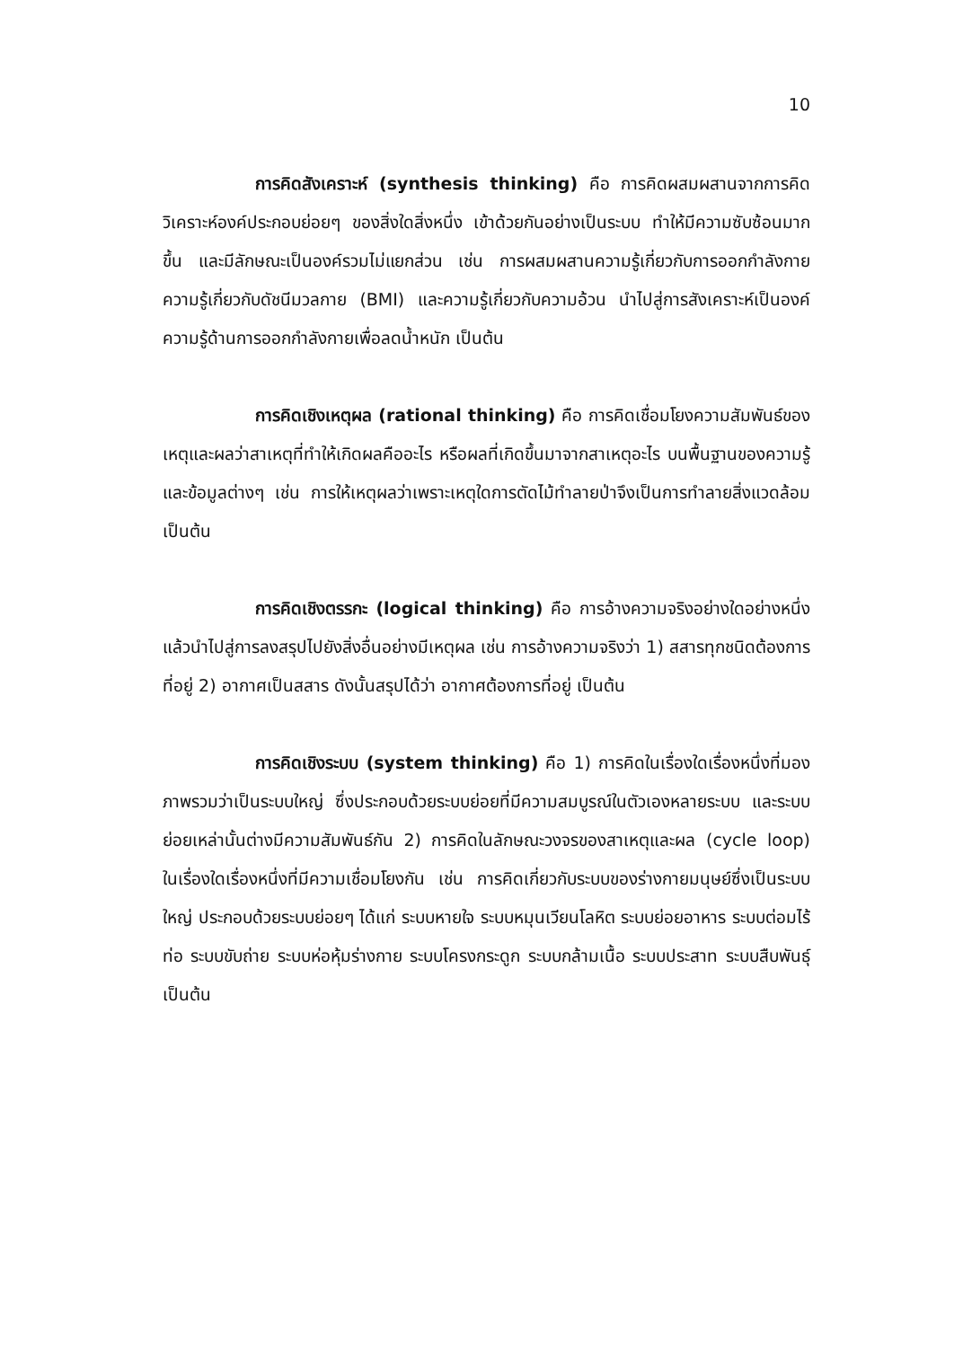10
การคิดสังเคราะห์ (synthesis thinking) คือ การคิดผสมผสานจากการคิดวิเคราะห์องค์ประกอบย่อยๆ ของสิ่งใดสิ่งหนึ่ง เข้าด้วยกันอย่างเป็นระบบ ทำให้มีความซับซ้อนมากขึ้น และมีลักษณะเป็นองค์รวมไม่แยกส่วน เช่น การผสมผสานความรู้เกี่ยวกับการออกกำลังกาย ความรู้เกี่ยวกับดัชนีมวลกาย (BMI) และความรู้เกี่ยวกับความอ้วน นำไปสู่การสังเคราะห์เป็นองค์ความรู้ด้านการออกกำลังกายเพื่อลดน้ำหนัก เป็นต้น
การคิดเชิงเหตุผล (rational thinking) คือ การคิดเชื่อมโยงความสัมพันธ์ของเหตุและผลว่าสาเหตุที่ทำให้เกิดผลคืออะไร หรือผลที่เกิดขึ้นมาจากสาเหตุอะไร บนพื้นฐานของความรู้และข้อมูลต่างๆ เช่น การให้เหตุผลว่าเพราะเหตุใดการตัดไม้ทำลายป่าจึงเป็นการทำลายสิ่งแวดล้อม เป็นต้น
การคิดเชิงตรรกะ (logical thinking) คือ การอ้างความจริงอย่างใดอย่างหนึ่งแล้วนำไปสู่การลงสรุปไปยังสิ่งอื่นอย่างมีเหตุผล เช่น การอ้างความจริงว่า 1) สสารทุกชนิดต้องการที่อยู่ 2) อากาศเป็นสสาร ดังนั้นสรุปได้ว่า อากาศต้องการที่อยู่ เป็นต้น
การคิดเชิงระบบ (system thinking) คือ 1) การคิดในเรื่องใดเรื่องหนึ่งที่มองภาพรวมว่าเป็นระบบใหญ่ ซึ่งประกอบด้วยระบบย่อยที่มีความสมบูรณ์ในตัวเองหลายระบบ และระบบย่อยเหล่านั้นต่างมีความสัมพันธ์กัน 2) การคิดในลักษณะวงจรของสาเหตุและผล (cycle loop) ในเรื่องใดเรื่องหนึ่งที่มีความเชื่อมโยงกัน เช่น การคิดเกี่ยวกับระบบของร่างกายมนุษย์ซึ่งเป็นระบบใหญ่ ประกอบด้วยระบบย่อยๆ ได้แก่ ระบบหายใจ ระบบหมุนเวียนโลหิต ระบบย่อยอาหาร ระบบต่อมไร้ท่อ ระบบขับถ่าย ระบบห่อหุ้มร่างกาย ระบบโครงกระดูก ระบบกล้ามเนื้อ ระบบประสาท ระบบสืบพันธุ์ เป็นต้น